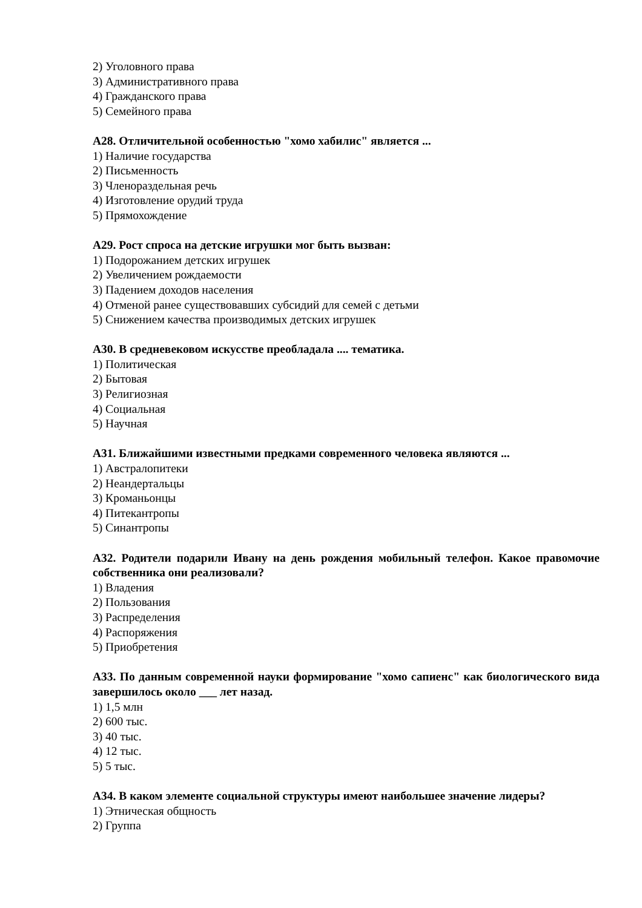2) Уголовного права
3) Административного права
4) Гражданского права
5) Семейного права
А28. Отличительной особенностью "хомо хабилис" является ...
1) Наличие государства
2) Письменность
3) Членораздельная речь
4) Изготовление орудий труда
5) Прямохождение
А29. Рост спроса на детские игрушки мог быть вызван:
1) Подорожанием детских игрушек
2) Увеличением рождаемости
3) Падением доходов населения
4) Отменой ранее существовавших субсидий для семей с детьми
5) Снижением качества производимых детских игрушек
А30. В средневековом искусстве преобладала .... тематика.
1) Политическая
2) Бытовая
3) Религиозная
4) Социальная
5) Научная
А31. Ближайшими известными предками современного человека являются ...
1) Австралопитеки
2) Неандертальцы
3) Кроманьонцы
4) Питекантропы
5) Синантропы
А32. Родители подарили Ивану на день рождения мобильный телефон. Какое правомочие собственника они реализовали?
1) Владения
2) Пользования
3) Распределения
4) Распоряжения
5) Приобретения
А33. По данным современной науки формирование "хомо сапиенс" как биологического вида завершилось около ___ лет назад.
1) 1,5 млн
2) 600 тыс.
3) 40 тыс.
4) 12 тыс.
5) 5 тыс.
А34. В каком элементе социальной структуры имеют наибольшее значение лидеры?
1) Этническая общность
2) Группа